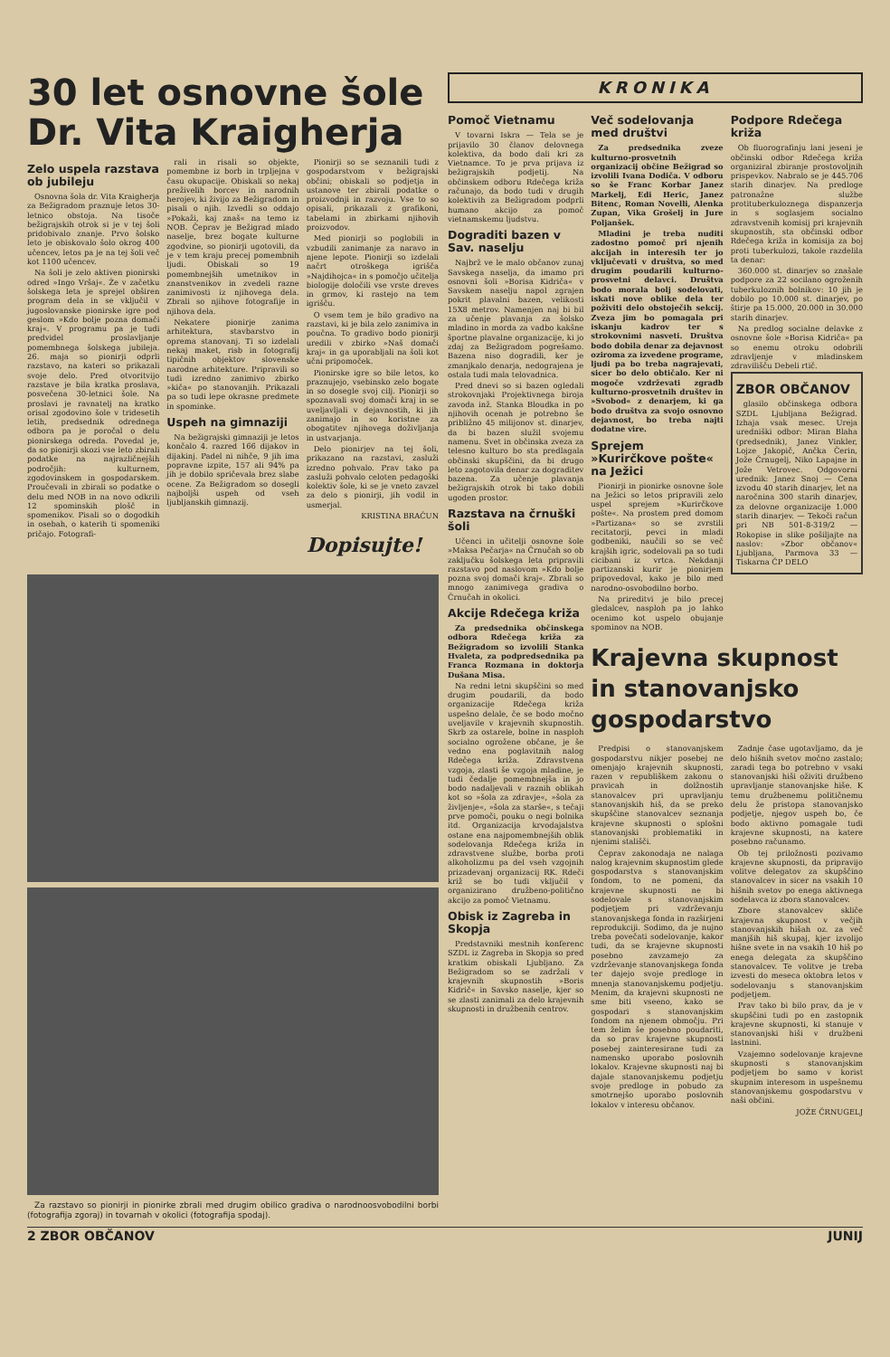30 let osnovne šole Dr. Vita Kraigherja
Zelo uspela razstava ob jubileju
Osnovna šola dr. Vita Kraigherja za Bežigradom praznuje letos 30-letnico obstoja. Na tisoče bežigrajskih otrok si je v tej šoli pridobivalo znanje. Prvo šolsko leto je obiskovalo šolo okrog 400 učencev, letos pa je na tej šoli več kot 1100 učencev.
Na šoli je zelo aktiven pionirski odred »Ingo Vršaj«. Že v začetku šolskega leta je sprejel obširen program dela in se vključil v jugoslovanske pionirske igre pod geslom »Kdo bolje pozna domači kraj«. V programu pa je tudi predvidel proslavljanje pomembnega šolskega jubileja. 26. maja so pionirji odprli razstavo, na kateri so prikazali svoje delo. Pred otvoritvijo razstave je bila kratka proslava, posvečena 30-letnici šole. Na proslavi je ravnatelj na kratko orisal zgodovino šole v tridesetih letih, predsednik odrednega odbora pa je poročal o delu pionirskega odreda. Povedal je, da so pionirji skozi vse leto zbirali podatke na najrazličnejših področjih: kulturnem, zgodovinskem in gospodarskem. Proučevali in zbirali so podatke o delu med NOB in na novo odkrili 12 spominskih plošč in spomenikov. Pisali so o dogodkih in osebah, o katerih ti spomeniki pričajo. Fotografi-
rali in risali so objekte, pomembne iz borb in trpljejna v času okupacije. Obiskali so nekaj preživelih borcev in narodnih herojev, ki živijo za Bežigradom in pisali o njih. Izvedli so oddajo »Pokaži, kaj znaš« na temo iz NOB. Čeprav je Bežigrad mlado naselje, brez bogate kulturne zgodvine, so pionirji ugotovili, da je v tem kraju precej pomembnih ljudi. Obiskali so 19 pomembnejših umetnikov in znanstvenikov in zvedeli razne zanimivosti iz njihovega dela. Zbrali so njihove fotografije in njihova dela.
Nekatere pionirje zanima arhitektura, stavbarstvo in oprema stanovanj. Ti so izdelali nekaj maket, risb in fotografij tipičnih objektov slovenske narodne arhitekture. Pripravili so tudi izredno zanimivo zbirko »kiča« po stanovanjih. Prikazali pa so tudi lepe okrasne predmete in spominke.
Uspeh na gimnaziji
Na bežigrajski gimnaziji je letos končalo 4. razred 166 dijakov in dijakinj. Padel ni nihče, 9 jih ima popravne izpite, 157 ali 94% pa jih je dobilo spričevala brez slabe ocene. Za Bežigradom so dosegli najboljši uspeh od vseh ljubljanskih gimnazij.
Pionirji so se seznanili tudi z gospodarstvom v bežigrajski občini; obiskali so podjetja in ustanove ter zbirali podatke o proizvodnji in razvoju. Vse to so opisali, prikazali z grafikoni, tabelami in zbirkami njihovih proizvodov.
Med pionirji so poglobili in vzbudili zanimanje za naravo in njene lepote. Pionirji so izdelali načrt otroškega igrišča »Najdihojca« in s pomočjo učitelja biologije določili vse vrste dreves in grmov, ki rastejo na tem igrišču.
O vsem tem je bilo gradivo na razstavi, ki je bila zelo zanimiva in poučna. To gradivo bodo pionirji uredili v zbirko »Naš domači kraj« in ga uporabljali na šoli kot učni pripomoček.
Pionirske igre so bile letos, ko praznujejo, vsebinsko zelo bogate in so dosegle svoj cilj. Pionirji so spoznavali svoj domači kraj in se uveljavljali v dejavnostih, ki jih zanimajo in so koristne za obogatitev njihovega doživljanja in ustvarjanja.
Delo pionirjev na tej šoli, prikazano na razstavi, zasluži izredno pohvalo. Prav tako pa zasluži pohvalo celoten pedagoški kolektiv šole, ki se je vneto zavzel za delo s pionirji, jih vodil in usmerjal.
KRISTINA BRAČUN
Dopisujte!
Za razstavo so pionirji in pionirke zbrali med drugim obilico gradiva o narodnoosvobodilni borbi (fotografija zgoraj) in tovarnah v okolici (fotografija spodaj).
KRONIKA
Pomoč Vietnamu
V tovarni Iskra — Tela se je prijavilo 30 članov delovnega kolektiva, da bodo dali kri za Vietnamce. To je prva prijava iz bežigrajskih podjetij. Na občinskem odboru Rdečega križa računajo, da bodo tudi v drugih kolektivih za Bežigradom podprli humano akcijo za pomoč vietnamskemu ljudstvu.
Dograditi bazen v Sav. naselju
Najbrž ve le malo občanov zunaj Savskega naselja, da imamo pri osnovni šoli »Borisa Kidriča« v Savskem naselju napol zgrajen pokrit plavalni bazen, velikosti 15X8 metrov. Namenjen naj bi bil za učenje plavanja za šolsko mladino in morda za vadbo kakšne športne plavalne organizacije, ki jo zdaj za Bežigradom pogrešamo. Bazena niso dogradili, ker je zmanjkalo denarja, nedograjena je ostala tudi mala telovadnica.
Pred dnevi so si bazen ogledali strokovnjaki Projektivnega biroja zavoda inž. Stanka Bloudka in po njihovih ocenah je potrebno še približno 45 milijonov st. dinarjev, da bi bazen služil svojemu namenu. Svet in občinska zveza za telesno kulturo bo sta predlagala občinski skupščini, da bi drugo leto zagotovila denar za dograditev bazena. Za učenje plavanja bežigrajskih otrok bi tako dobili ugoden prostor.
Razstava na črnuški šoli
Učenci in učitelji osnovne šole »Maksa Pečarja« na Črnučah so ob zaključku šolskega leta pripravili razstavo pod naslovom »Kdo bolje pozna svoj domači kraj«. Zbrali so mnogo zanimivega gradiva o Črnučah in okolici.
Akcije Rdečega križa
Za predsednika občinskega odbora Rdečega križa za Bežigradom so izvolili Stanka Hvaleta, za podpredsednika pa Franca Rozmana in doktorja Dušana Misa.
Na redni letni skupščini so med drugim poudarili, da bodo organizacije Rdečega križa uspešno delale, če se bodo močno uveljavile v krajevnih skupnostih. Skrb za ostarele, bolne in nasploh socialno ogrožene občane, je še vedno ena poglavitnih nalog Rdečega križa. Zdravstvena vzgoja, zlasti še vzgoja mladine, je tudi čedalje pomembnejša in jo bodo nadaljevali v raznih oblikah kot so »šola za zdravje«, »šola za življenje«, »šola za starše«, s tečaji prve pomoči, pouku o negi bolnika itd. Organizacija krvodajalstva ostane ena najpomembnejših oblik sodelovanja Rdečega križa in zdravstvene službe, borba proti alkoholizmu pa del vseh vzgojnih prizadevanj organizacij RK. Rdeči križ se bo tudi vključil v organizirano družbeno-politično akcijo za pomoč Vietnamu.
Obisk iz Zagreba in Skopja
Predstavniki mestnih konferenc SZDL iz Zagreba in Skopja so pred kratkim obiskali Ljubljano. Za Bežigradom so se zadržali v krajevnih skupnostih »Boris Kidrič« in Savsko naselje, kjer so se zlasti zanimali za delo krajevnih skupnosti in družbenih centrov.
Več sodelovanja med društvi
Za predsednika zveze kulturno-prosvetnih organizacij občine Bežigrad so izvolili Ivana Dodiča. V odboru so še Franc Korbar Janez Markelj, Edi Heric, Janez Bitenc, Roman Novelli, Alenka Zupan, Vika Grošelj in Jure Poljanšek.
Mladini je treba nuditi zadostno pomoč pri njenih akcijah in interesih ter jo vključevati v društva, so med drugim poudarili kulturno-prosvetni delavci. Društva bodo morala bolj sodelovati, iskati nove oblike dela ter poživiti delo obstoječih sekcij. Zveza jim bo pomagala pri iskanju kadrov ter s strokovnimi nasveti. Društva bodo dobila denar za dejavnost oziroma za izvedene programe, ljudi pa bo treba nagrajevati, sicer bo delo obtičalo. Ker ni mogoče vzdrževati zgradb kulturno-prosvetnih društev in »Svobod« z denarjem, ki ga bodo društva za svojo osnovno dejavnost, bo treba najti dodatne vire.
Sprejem »Kurirčkove pošte« na Ježici
Pionirji in pionirke osnovne šole na Ježici so letos pripravili zelo uspel sprejem »Kurirčkove pošte«. Na prostem pred domom »Partizana« so se zvrstili recitatorji, pevci in mladi godbeniki, naučili so se več krajših igric, sodelovali pa so tudi cicibani iz vrtca. Nekdanji partizanski kurir je pionirjem pripovedoval, kako je bilo med narodno-osvobodilno borbo.
Na prireditvi je bilo precej gledalcev, nasploh pa jo lahko ocenimo kot uspelo obujanje spominov na NOB.
Podpore Rdečega križa
Ob fluorografinju lani jeseni je občinski odbor Rdečega križa organiziral zbiranje prostovoljnih prispevkov. Nabralo se je 445.706 starih dinarjev. Na predloge patronažne službe protituberkulozne­ga dispanzerja in s soglasjem socialno zdravstvenih komisij pri krajevnih skupnostih, sta občinski odbor Rdečega križa in komisija za boj proti tuberkulozi, takole razdelila ta denar:
360.000 st. dinarjev so znašale podpore za 22 socilano ogroženih tuberkuloznih bolnikov: 10 jih je dobilo po 10.000 st. dinarjev, po štirje pa 15.000, 20.000 in 30.000 starih dinarjev.
Na predlog socialne delavke z osnovne šole »Borisa Kidriča« pa so enemu otroku odobrili zdravljenje v mladinskem zdravilišču Debeli rtič.
ZBOR OBČANOV
glasilo občinskega odbora SZDL Ljubljana Bežigrad. Izhaja vsak mesec. Ureja uredniški odbor: Miran Blaha (predsednik), Janez Vinkler, Lojze Jakopič, Ančka Čerin, Jože Črnugelj, Niko Lapajne in Jože Vetrovec. Odgovorni urednik: Janez Snoj — Cena izvodu 40 starih dinarjev, let na naročnina 300 starih dinarjev, za delovne organizacije 1.000 starih dinarjev. — Tekoči račun pri NB 501-8-319/2 — Rokopise in slike pošiljajte na naslov: »Zbor občanov« Ljubljana, Parmova 33 — Tiskarna ČP DELO
Krajevna skupnost in stanovanjsko gospodarstvo
Predpisi o stanovanjskem gospodarstvu nikjer posebej ne omenjajo krajevnih skupnosti, razen v republiškem zakonu o pravicah in dolžnostih stanovalcev pri upravljanju stanovanjskih hiš, da se preko skupščine stanovalcev seznanja krajevne skupnosti o splošni stanovanjski problematiki in njenimi stališči.
Čeprav zakonodaja ne nalaga nalog krajevnim skupnostim glede gospodarstva s stanovanjskim fondom, to ne pomeni, da krajevne skupnosti ne bi sodelovale s stanovanjskim podjetjem pri vzdrževanju stanovanjskega fonda in razširjeni reprodukciji. Sodimo, da je nujno treba povečati sodelovanje, kakor tudi, da se krajevne skupnosti posebno zavzamejo za vzdrževanje stanovanjskega fonda ter dajejo svoje predloge in mnenja stanovanjskemu podjetju. Menim, da krajevni skupnosti ne sme biti vseeno, kako se gospodari s stanovanjskim fondom na njenem območju. Pri tem želim še posebno poudariti, da so prav krajevne skupnosti posebej zainteresirane tudi za namensko uporabo poslovnih lokalov. Krajevne skupnosti naj bi dajale stanovanjskemu podjetju svoje predloge in pobudo za smotrnejšo uporabo poslovnih lokalov v interesu občanov.
Zadnje čase ugotavljamo, da je delo hišnih svetov močno zastalo; zaradi tega bo potrebno v vsaki stanovanjski hiši oživiti družbeno upravljanje stanovanjske hiše. K temu družbenemu političnemu delu že pristopa stanovanjsko podjetje, njegov uspeh bo, če bodo aktivno pomagale tudi krajevne skupnosti, na katere posebno računamo.
Ob tej priložnosti pozivamo krajevne skupnosti, da pripravijo volitve delegatov za skupščino stanovalcev in sicer na vsakih 10 hišnih svetov po enega aktivnega sodelavca iz zbora stanovalcev.
Zbore stanovalcev skliče krajevna skupnost v večjih stanovanjskih hišah oz. za več manjših hiš skupaj, kjer izvolijo hišne svete in na vsakih 10 hiš po enega delegata za skupščino stanovalcev. Te volitve je treba izvesti do meseca oktobra letos v sodelovanju s stanovanjskim podjetjem.
Prav tako bi bilo prav, da je v skupščini tudi po en zastopnik krajevne skupnosti, ki stanuje v stanovanjski hiši v družbeni lastnini.
Vzajemno sodelovanje krajevne skupnosti s stanovanjskim podjetjem bo samo v korist skupnim interesom in uspešnemu stanovanjskemu gospodarstvu v naši občini.
JOŽE ČRNUGELJ
2 ZBOR OBČANOV JUNIJ